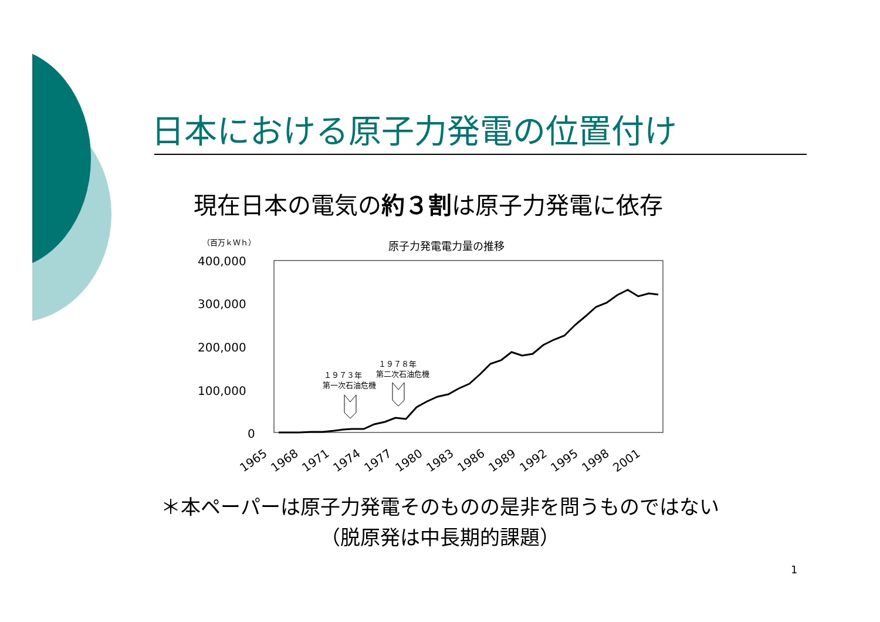日本における原子力発電の位置付け
現在日本の電気の約３割は原子力発電に依存
（百万ｋＷｈ）
原子力発電電力量の推移
400,000
300,000
200,000
100,000
0
１９７３年
第一次石油危機
１９７８年
第二次石油危機
1965
1968
1971
1974
1977
1980
1983
1986
1989
1992
1995
1998
2001
＊本ペーパーは原子力発電そのものの是非を問うものではない
（脱原発は中長期的課題）
1